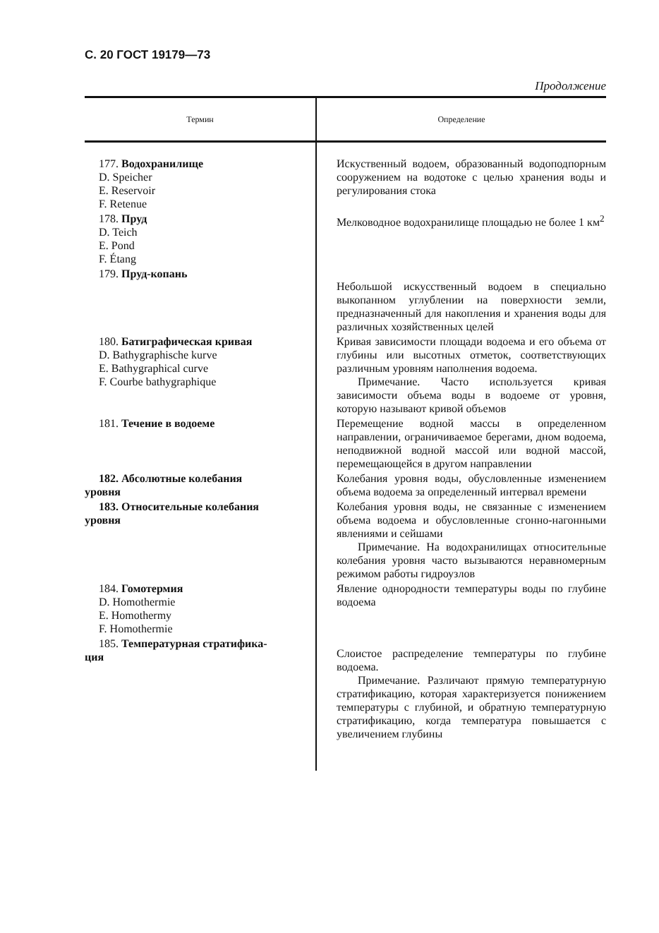С. 20 ГОСТ 19179—73
Продолжение
| Термин | Определение |
| --- | --- |
| 177. Водохранилище D. Speicher E. Reservoir F. Retenue | Искуственный водоем, образованный водоподпорным сооружением на водотоке с целью хранения воды и регулирования стока |
| 178. Пруд D. Teich E. Pond F. Étang | Мелководное водохранилище площадью не более 1 км<sup>2</sup> |
| 179. Пруд-копань | Небольшой искусственный водоем в специально выкопанном углублении на поверхности земли, предназначенный для накопления и хранения воды для различных хозяйственных целей |
| 180. Батиграфическая кривая D. Bathygraphische kurve E. Bathygraphical curve F. Courbe bathygraphique | Кривая зависимости площади водоема и его объема от глубины или высотных отметок, соответствующих различным уровням наполнения водоема. Примечание. Часто используется кривая зависимости объема воды в водоеме от уровня, которую называют кривой объемов |
| 181. Течение в водоеме | Перемещение водной массы в определенном направлении, ограничиваемое берегами, дном водоема, неподвижной водной массой или водной массой, перемещающейся в другом направлении |
| 182. Абсолютные колебания уровня | Колебания уровня воды, обусловленные изменением объема водоема за определенный интервал времени |
| 183. Относительные колебания уровня | Колебания уровня воды, не связанные с изменением объема водоема и обусловленные сгонно-нагонными явлениями и сейшами Примечание. На водохранилищах относительные колебания уровня часто вызываются неравномерным режимом работы гидроузлов |
| 184. Гомотермия D. Homothermie E. Homothermy F. Homothermie | Явление однородности температуры воды по глубине водоема |
| 185. Температурная стратифика- ция | Слоистое распределение температуры по глубине водоема. Примечание. Различают прямую температурную стратификацию, которая характеризуется понижением температуры с глубиной, и обратную температурную стратификацию, когда температура повышается с увеличением глубины |